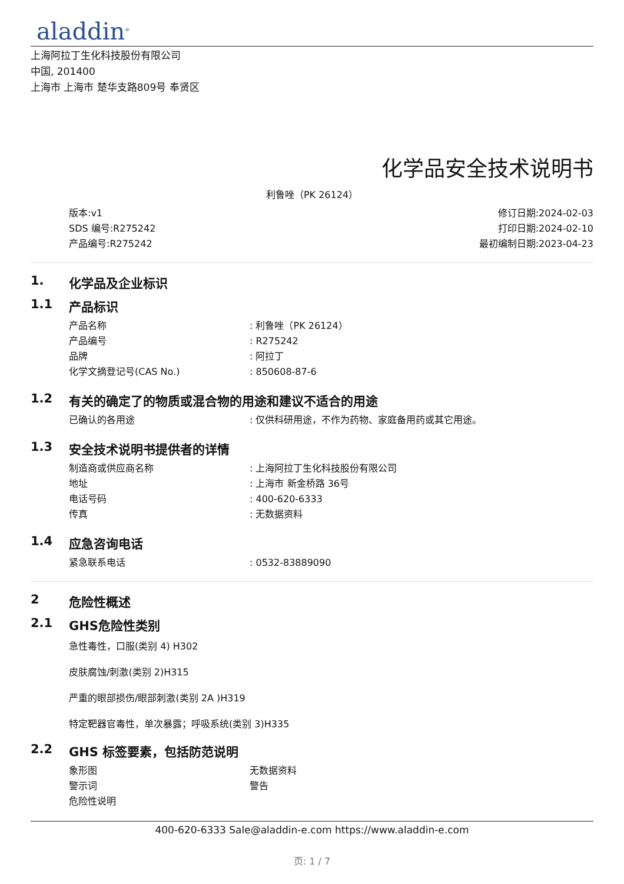aladdin<sup>®</sup>
上海阿拉丁生化科技股份有限公司
中国, 201400
上海市 上海市 楚华支路809号 奉贤区
化学品安全技术说明书
利鲁唑（PK 26124）
版本:v1
SDS 编号:R275242
产品编号:R275242
修订日期:2024-02-03
打印日期:2024-02-10
最初编制日期:2023-04-23
1. 化学品及企业标识
1.1 产品标识
产品名称 : 利鲁唑（PK 26124）
产品编号 : R275242
品牌 : 阿拉丁
化学文摘登记号(CAS No.) : 850608-87-6
1.2 有关的确定了的物质或混合物的用途和建议不适合的用途
已确认的各用途 : 仅供科研用途，不作为药物、家庭备用药或其它用途。
1.3 安全技术说明书提供者的详情
制造商或供应商名称 : 上海阿拉丁生化科技股份有限公司
地址 : 上海市 新金桥路 36号
电话号码 : 400-620-6333
传真 : 无数据资料
1.4 应急咨询电话
紧急联系电话 : 0532-83889090
2 危险性概述
2.1 GHS危险性类别
急性毒性，口服(类别 4) H302
皮肤腐蚀/刺激(类别 2)H315
严重的眼部损伤/眼部刺激(类别 2A )H319
特定靶器官毒性，单次暴露；呼吸系统(类别 3)H335
2.2 GHS 标签要素，包括防范说明
象形图 无数据资料
警示词 警告
危险性说明
400-620-6333 Sale@aladdin-e.com https://www.aladdin-e.com
页: 1 / 7